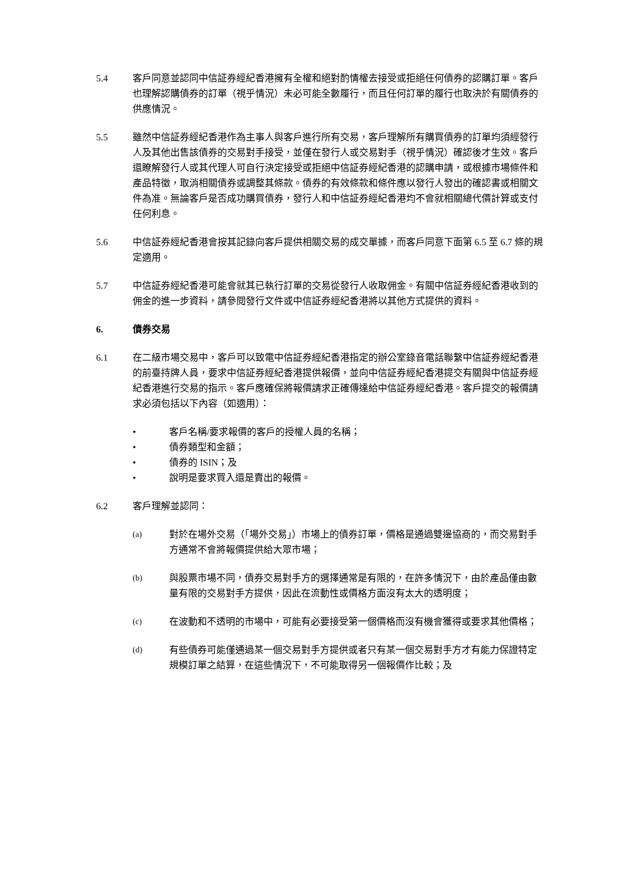5.4 客戶同意並認同中信証券經紀香港擁有全權和絕對酌情權去接受或拒絕任何債券的認購訂單。客戶也理解認購債券的訂單（視乎情況）未必可能全數履行，而且任何訂單的履行也取決於有關債券的供應情況。
5.5 雖然中信証券經紀香港作為主事人與客戶進行所有交易，客戶理解所有購買債券的訂單均須經發行人及其他出售該債券的交易對手接受，並僅在發行人或交易對手（視乎情況）確認後才生效。客戶還瞭解發行人或其代理人可自行決定接受或拒絕中信証券經紀香港的認購申請，或根據市場條件和產品特徵，取消相關債券或調整其條款。債券的有效條款和條件應以發行人發出的確認書或相關文件為准。無論客戶是否成功購買債券，發行人和中信証券經紀香港均不會就相關總代價計算或支付任何利息。
5.6 中信証券經紀香港會按其記錄向客戶提供相關交易的成交單據，而客戶同意下面第 6.5 至 6.7 條的規定適用。
5.7 中信証券經紀香港可能會就其已執行訂單的交易從發行人收取佣金。有關中信証券經紀香港收到的佣金的進一步資料，請參閱發行文件或中信証券經紀香港將以其他方式提供的資料。
6. 債券交易
6.1 在二級市場交易中，客戶可以致電中信証券經紀香港指定的辦公室錄音電話聯繫中信証券經紀香港的前臺持牌人員，要求中信証券經紀香港提供報價，並向中信証券經紀香港提交有關與中信証券經紀香港進行交易的指示。客戶應確保將報價請求正確傳達給中信証券經紀香港。客戶提交的報價請求必須包括以下內容（如適用）：
• 客戶名稱/要求報價的客戶的授權人員的名稱；
• 債券類型和金額；
• 債券的 ISIN；及
• 說明是要求買入還是賣出的報價。
6.2 客戶理解並認同：
(a) 對於在場外交易（「場外交易」）市場上的債券訂單，價格是通過雙邊協商的，而交易對手方通常不會將報價提供給大眾市場；
(b) 與股票市場不同，債券交易對手方的選擇通常是有限的，在許多情況下，由於產品僅由數量有限的交易對手方提供，因此在流動性或價格方面沒有太大的透明度；
(c) 在波動和不透明的市場中，可能有必要接受第一個價格而沒有機會獲得或要求其他價格；
(d) 有些債券可能僅通過某一個交易對手方提供或者只有某一個交易對手方才有能力保證特定規模訂單之結算，在這些情況下，不可能取得另一個報價作比較；及